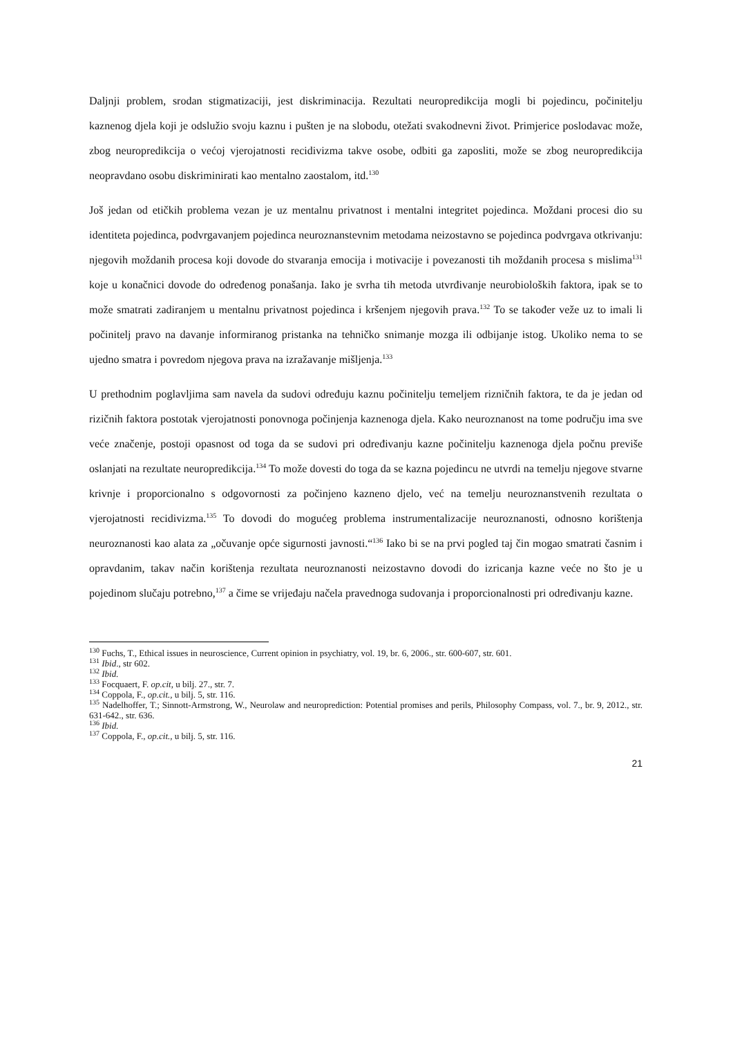Daljnji problem, srodan stigmatizaciji, jest diskriminacija. Rezultati neuropredikcija mogli bi pojedincu, počinitelju kaznenog djela koji je odslužio svoju kaznu i pušten je na slobodu, otežati svakodnevni život. Primjerice poslodavac može, zbog neuropredikcija o većoj vjerojatnosti recidivizma takve osobe, odbiti ga zaposliti, može se zbog neuropredikcija neopravdano osobu diskriminirati kao mentalno zaostalom, itd.<sup>130</sup>
Još jedan od etičkih problema vezan je uz mentalnu privatnost i mentalni integritet pojedinca. Moždani procesi dio su identiteta pojedinca, podvrgavanjem pojedinca neuroznanstevnim metodama neizostavno se pojedinca podvrgava otkrivanju: njegovih moždanih procesa koji dovode do stvaranja emocija i motivacije i povezanosti tih moždanih procesa s mislima<sup>131</sup> koje u konačnici dovode do određenog ponašanja. Iako je svrha tih metoda utvrđivanje neurobioloških faktora, ipak se to može smatrati zadiranjem u mentalnu privatnost pojedinca i kršenjem njegovih prava.<sup>132</sup> To se također veže uz to imali li počinitelj pravo na davanje informiranog pristanka na tehničko snimanje mozga ili odbijanje istog. Ukoliko nema to se ujedno smatra i povredom njegova prava na izražavanje mišljenja.<sup>133</sup>
U prethodnim poglavljima sam navela da sudovi određuju kaznu počinitelju temeljem rizničnih faktora, te da je jedan od rizičnih faktora postotak vjerojatnosti ponovnoga počinjenja kaznenoga djela. Kako neuroznanost na tome području ima sve veće značenje, postoji opasnost od toga da se sudovi pri određivanju kazne počinitelju kaznenoga djela počnu previše oslanjati na rezultate neuropredikcija.<sup>134</sup> To može dovesti do toga da se kazna pojedincu ne utvrdi na temelju njegove stvarne krivnje i proporcionalno s odgovornosti za počinjeno kazneno djelo, već na temelju neuroznanstvenih rezultata o vjerojatnosti recidivizma.<sup>135</sup> To dovodi do mogućeg problema instrumentalizacije neuroznanosti, odnosno korištenja neuroznanosti kao alata za „očuvanje opće sigurnosti javnosti.“<sup>136</sup> Iako bi se na prvi pogled taj čin mogao smatrati časnim i opravdanim, takav način korištenja rezultata neuroznanosti neizostavno dovodi do izricanja kazne veće no što je u pojedinom slučaju potrebno,<sup>137</sup> a čime se vrijeđaju načela pravednoga sudovanja i proporcionalnosti pri određivanju kazne.
<sup>130</sup> Fuchs, T., Ethical issues in neuroscience, Current opinion in psychiatry, vol. 19, br. 6, 2006., str. 600-607, str. 601.
<sup>131</sup> Ibid., str 602.
<sup>132</sup> Ibid.
<sup>133</sup> Focquaert, F. op.cit, u bilj. 27., str. 7.
<sup>134</sup> Coppola, F., op.cit., u bilj. 5, str. 116.
<sup>135</sup> Nadelhoffer, T.; Sinnott-Armstrong, W., Neurolaw and neuroprediction: Potential promises and perils, Philosophy Compass, vol. 7., br. 9, 2012., str. 631-642., str. 636.
<sup>136</sup> Ibid.
<sup>137</sup> Coppola, F., op.cit., u bilj. 5, str. 116.
21